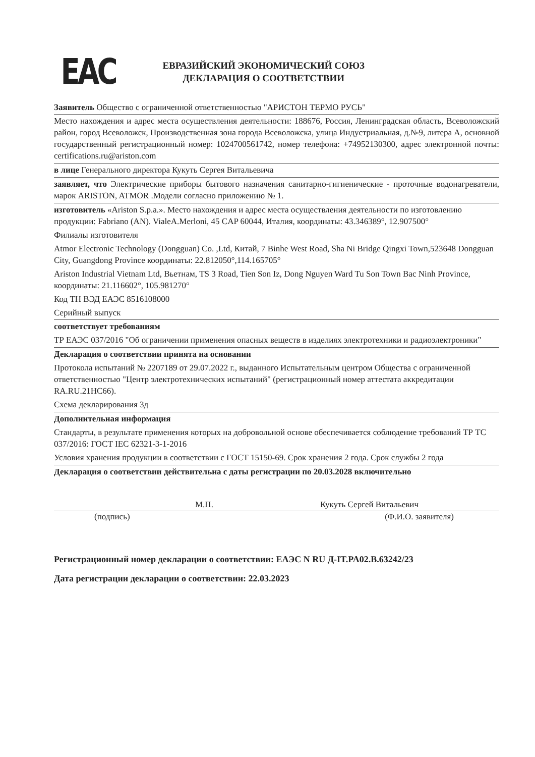ЕАС
ЕВРАЗИЙСКИЙ ЭКОНОМИЧЕСКИЙ СОЮЗ
ДЕКЛАРАЦИЯ О СООТВЕТСТВИИ
Заявитель Общество с ограниченной ответственностью "АРИСТОН ТЕРМО РУСЬ"
Место нахождения и адрес места осуществления деятельности: 188676, Россия, Ленинградская область, Всеволожский район, город Всеволожск, Производственная зона города Всеволожска, улица Индустриальная, д.№9, литера А, основной государственный регистрационный номер: 1024700561742, номер телефона: +74952130300, адрес электронной почты: certifications.ru@ariston.com
в лице Генерального директора Кукуть Сергея Витальевича
заявляет, что Электрические приборы бытового назначения санитарно-гигиенические - проточные водонагреватели, марок ARISTON, ATMOR .Модели согласно приложению № 1.
изготовитель «Ariston S.p.a.». Место нахождения и адрес места осуществления деятельности по изготовлению продукции: Fabriano (AN). VialeA.Merloni, 45 CAP 60044, Италия, координаты: 43.346389°, 12.907500°
Филиалы изготовителя
Atmor Electronic Technology (Dongguan) Co. ,Ltd, Китай, 7 Binhe West Road, Sha Ni Bridge Qingxi Town,523648 Dongguan City, Guangdong Province координаты: 22.812050°,114.165705°
Ariston Industrial Vietnam Ltd, Вьетнам, TS 3 Road, Tien Son Iz, Dong Nguyen Ward Tu Son Town Bac Ninh Province, координаты: 21.116602°, 105.981270°
Код ТН ВЭД ЕАЭС 8516108000
Серийный выпуск
соответствует требованиям
ТР ЕАЭС 037/2016 "Об ограничении применения опасных веществ в изделиях электротехники и радиоэлектроники"
Декларация о соответствии принята на основании
Протокола испытаний № 2207189 от 29.07.2022 г., выданного Испытательным центром Общества с ограниченной ответственностью "Центр электротехнических испытаний" (регистрационный номер аттестата аккредитации RA.RU.21НС66).
Схема декларирования 3д
Дополнительная информация
Стандарты, в результате применения которых на добровольной основе обеспечивается соблюдение требований ТР ТС 037/2016: ГОСТ IEC 62321-3-1-2016
Условия хранения продукции в соответствии с ГОСТ 15150-69. Срок хранения 2 года. Срок службы 2 года
Декларация о соответствии действительна с даты регистрации по 20.03.2028 включительно
М.П. Кукуть Сергей Витальевич
(подпись) (Ф.И.О. заявителя)
Регистрационный номер декларации о соответствии: ЕАЭС N RU Д-IT.PA02.B.63242/23
Дата регистрации декларации о соответствии: 22.03.2023